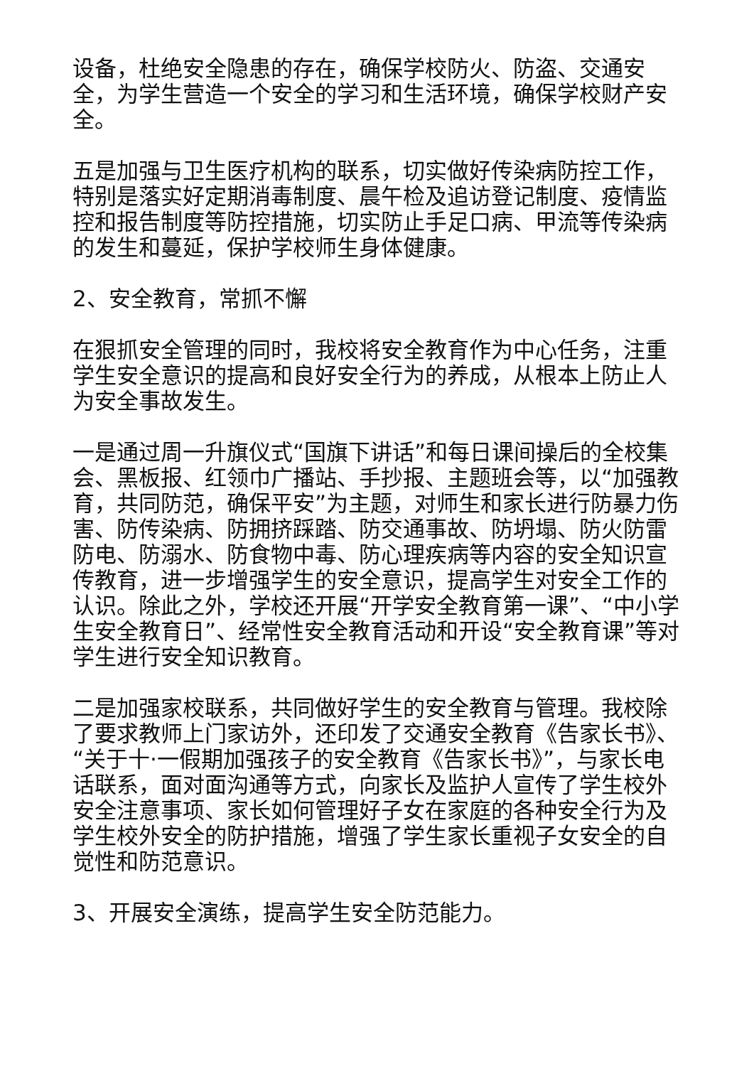设备，杜绝安全隐患的存在，确保学校防火、防盗、交通安全，为学生营造一个安全的学习和生活环境，确保学校财产安全。
五是加强与卫生医疗机构的联系，切实做好传染病防控工作，特别是落实好定期消毒制度、晨午检及追访登记制度、疫情监控和报告制度等防控措施，切实防止手足口病、甲流等传染病的发生和蔓延，保护学校师生身体健康。
2、安全教育，常抓不懈
在狠抓安全管理的同时，我校将安全教育作为中心任务，注重学生安全意识的提高和良好安全行为的养成，从根本上防止人为安全事故发生。
一是通过周一升旗仪式“国旗下讲话”和每日课间操后的全校集会、黑板报、红领巾广播站、手抄报、主题班会等，以“加强教育，共同防范，确保平安”为主题，对师生和家长进行防暴力伤害、防传染病、防拥挤踩踏、防交通事故、防坍塌、防火防雷防电、防溺水、防食物中毒、防心理疾病等内容的安全知识宣传教育，进一步增强学生的安全意识，提高学生对安全工作的认识。除此之外，学校还开展“开学安全教育第一课”、“中小学生安全教育日”、经常性安全教育活动和开设“安全教育课”等对学生进行安全知识教育。
二是加强家校联系，共同做好学生的安全教育与管理。我校除了要求教师上门家访外，还印发了交通安全教育《告家长书》、“关于十·一假期加强孩子的安全教育《告家长书》”，与家长电话联系，面对面沟通等方式，向家长及监护人宣传了学生校外安全注意事项、家长如何管理好子女在家庭的各种安全行为及学生校外安全的防护措施，增强了学生家长重视子女安全的自觉性和防范意识。
3、开展安全演练，提高学生安全防范能力。